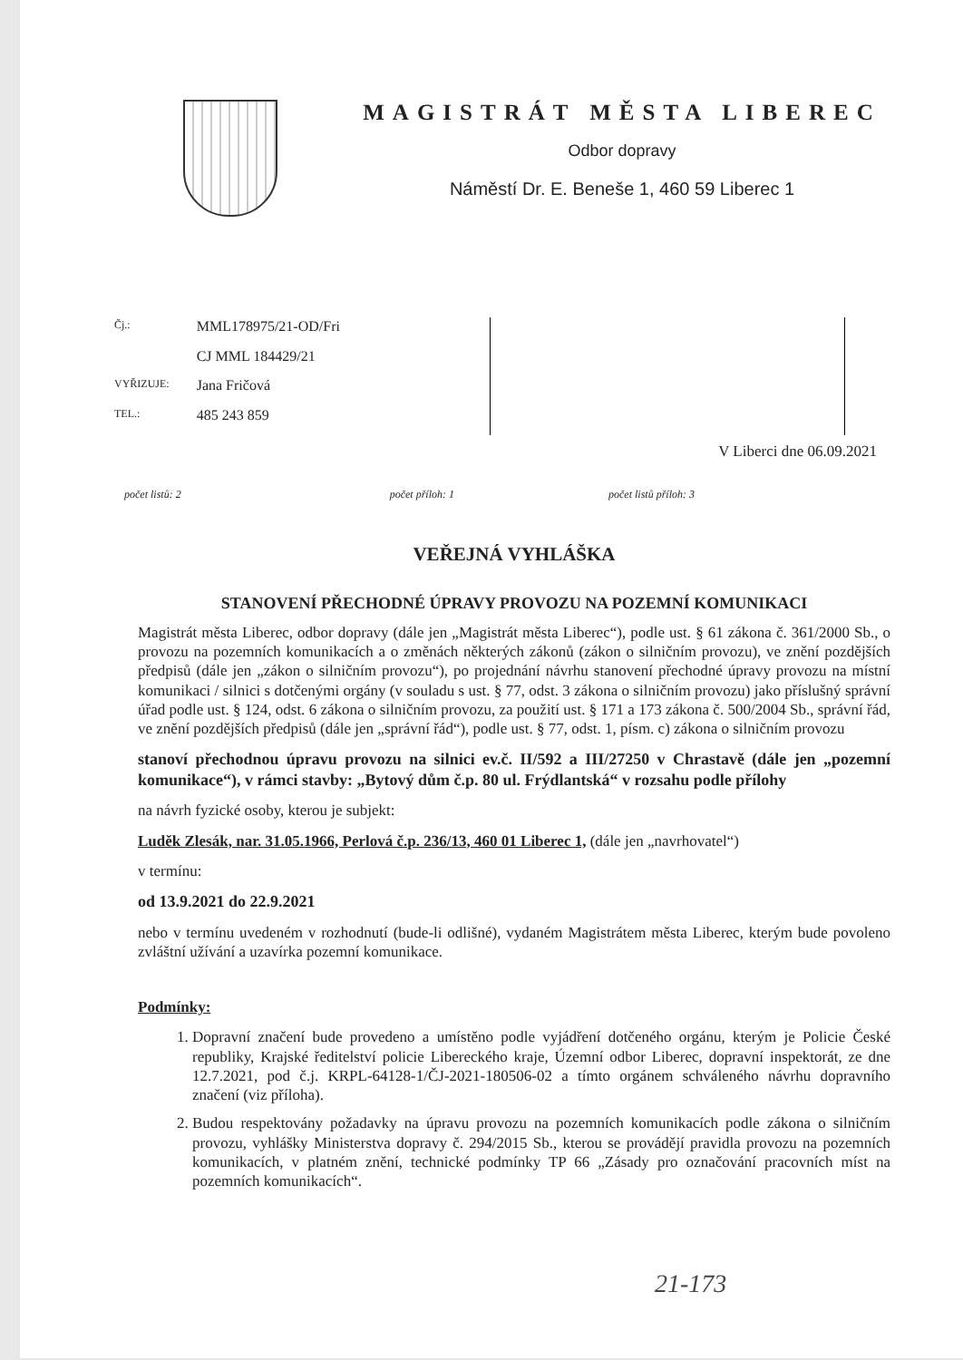MAGISTRÁT MĚSTA LIBEREC
Odbor dopravy
Náměstí Dr. E. Beneše 1, 460 59 Liberec 1
| Čj.: | MML178975/21-OD/Fri |
| | CJ MML 184429/21 |
| VYŘIZUJE: | Jana Fričová |
| TEL.: | 485 243 859 |
V Liberci dne 06.09.2021
počet listů: 2 počet příloh: 1 počet listů příloh: 3
VEŘEJNÁ VYHLÁŠKA
STANOVENÍ PŘECHODNÉ ÚPRAVY PROVOZU NA POZEMNÍ KOMUNIKACI
Magistrát města Liberec, odbor dopravy (dále jen „Magistrát města Liberec“), podle ust. § 61 zákona č. 361/2000 Sb., o provozu na pozemních komunikacích a o změnách některých zákonů (zákon o silničním provozu), ve znění pozdějších předpisů (dále jen „zákon o silničním provozu“), po projednání návrhu stanovení přechodné úpravy provozu na místní komunikaci / silnici s dotčenými orgány (v souladu s ust. § 77, odst. 3 zákona o silničním provozu) jako příslušný správní úřad podle ust. § 124, odst. 6 zákona o silničním provozu, za použití ust. § 171 a 173 zákona č. 500/2004 Sb., správní řád, ve znění pozdějších předpisů (dále jen „správní řád“), podle ust. § 77, odst. 1, písm. c) zákona o silničním provozu
stanoví přechodnou úpravu provozu na silnici ev.č. II/592 a III/27250 v Chrastavě (dále jen „pozemní komunikace“), v rámci stavby: „Bytový dům č.p. 80 ul. Frýdlantská“ v rozsahu podle přílohy
na návrh fyzické osoby, kterou je subjekt:
Luděk Zlesák, nar. 31.05.1966, Perlová č.p. 236/13, 460 01 Liberec 1, (dále jen „navrhovatel“)
v termínu:
od 13.9.2021 do 22.9.2021
nebo v termínu uvedeném v rozhodnutí (bude-li odlišné), vydaném Magistrátem města Liberec, kterým bude povoleno zvláštní užívání a uzavírka pozemní komunikace.
Podmínky:
1. Dopravní značení bude provedeno a umístěno podle vyjádření dotčeného orgánu, kterým je Policie České republiky, Krajské ředitelství policie Libereckého kraje, Územní odbor Liberec, dopravní inspektorát, ze dne 12.7.2021, pod č.j. KRPL-64128-1/ČJ-2021-180506-02 a tímto orgánem schváleného návrhu dopravního značení (viz příloha).
2. Budou respektovány požadavky na úpravu provozu na pozemních komunikacích podle zákona o silničním provozu, vyhlášky Ministerstva dopravy č. 294/2015 Sb., kterou se provádějí pravidla provozu na pozemních komunikacích, v platném znění, technické podmínky TP 66 „Zásady pro označování pracovních míst na pozemních komunikacích“.
21-173